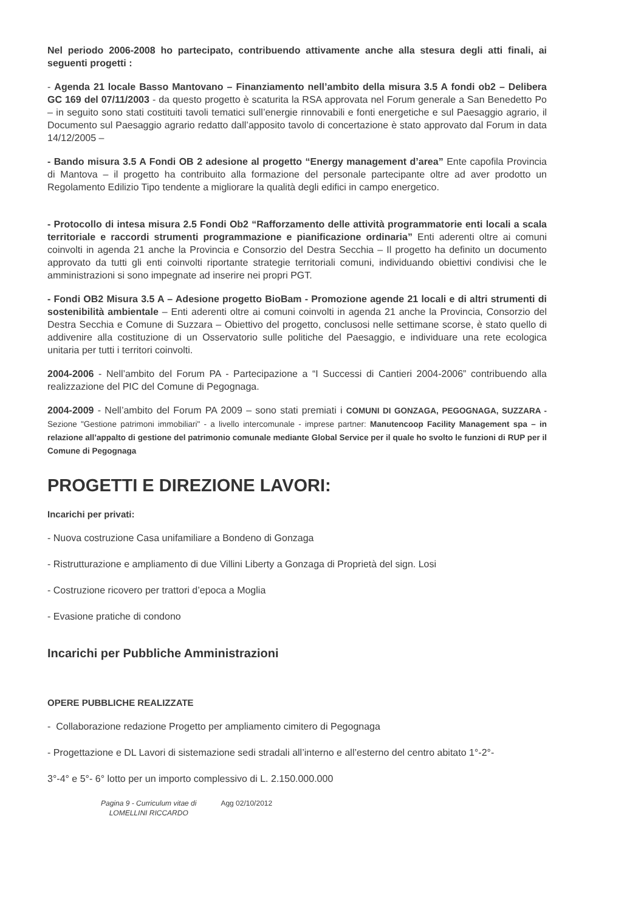Nel periodo 2006-2008 ho partecipato, contribuendo attivamente anche alla stesura degli atti finali, ai seguenti progetti :
- Agenda 21 locale Basso Mantovano – Finanziamento nell’ambito della misura 3.5 A fondi ob2 – Delibera GC 169 del 07/11/2003 - da questo progetto è scaturita la RSA approvata nel Forum generale a San Benedetto Po – in seguito sono stati costituiti tavoli tematici sull’energie rinnovabili e fonti energetiche e sul Paesaggio agrario, il Documento sul Paesaggio agrario redatto dall’apposito tavolo di concertazione è stato approvato dal Forum in data 14/12/2005 –
- Bando misura 3.5 A Fondi OB 2 adesione al progetto “Energy management d’area” Ente capofila Provincia di Mantova – il progetto ha contribuito alla formazione del personale partecipante oltre ad aver prodotto un Regolamento Edilizio Tipo tendente a migliorare la qualità degli edifici in campo energetico.
- Protocollo di intesa misura 2.5 Fondi Ob2 “Rafforzamento delle attività programmatorie enti locali a scala territoriale e raccordi strumenti programmazione e pianificazione ordinaria” Enti aderenti oltre ai comuni coinvolti in agenda 21 anche la Provincia e Consorzio del Destra Secchia – Il progetto ha definito un documento approvato da tutti gli enti coinvolti riportante strategie territoriali comuni, individuando obiettivi condivisi che le amministrazioni si sono impegnate ad inserire nei propri PGT.
- Fondi OB2 Misura 3.5 A – Adesione progetto BioBam - Promozione agende 21 locali e di altri strumenti di sostenibilità ambientale – Enti aderenti oltre ai comuni coinvolti in agenda 21 anche la Provincia, Consorzio del Destra Secchia e Comune di Suzzara – Obiettivo del progetto, conclusosi nelle settimane scorse, è stato quello di addivenire alla costituzione di un Osservatorio sulle politiche del Paesaggio, e individuare una rete ecologica unitaria per tutti i territori coinvolti.
2004-2006 - Nell’ambito del Forum PA - Partecipazione a “I Successi di Cantieri 2004-2006” contribuendo alla realizzazione del PIC del Comune di Pegognaga.
2004-2009 - Nell’ambito del Forum PA 2009 – sono stati premiati i COMUNI DI GONZAGA, PEGOGNAGA, SUZZARA - Sezione "Gestione patrimoni immobiliari" - a livello intercomunale - imprese partner: Manutencoop Facility Management spa – in relazione all’appalto di gestione del patrimonio comunale mediante Global Service per il quale ho svolto le funzioni di RUP per il Comune di Pegognaga
PROGETTI E DIREZIONE LAVORI:
Incarichi per privati:
- Nuova costruzione Casa unifamiliare a Bondeno di Gonzaga
- Ristrutturazione e ampliamento di due Villini Liberty a Gonzaga di Proprietà del sign. Losi
- Costruzione ricovero per trattori d’epoca a Moglia
- Evasione pratiche di condono
Incarichi per Pubbliche Amministrazioni
OPERE PUBBLICHE REALIZZATE
- Collaborazione redazione Progetto per ampliamento cimitero di Pegognaga
- Progettazione e DL Lavori di sistemazione sedi stradali all’interno e all’esterno del centro abitato 1°-2°-
3°-4° e 5°- 6° lotto per un importo complessivo di L. 2.150.000.000
Pagina 9 - Curriculum vitae di
LOMELLINI RICCARDO
Agg 02/10/2012